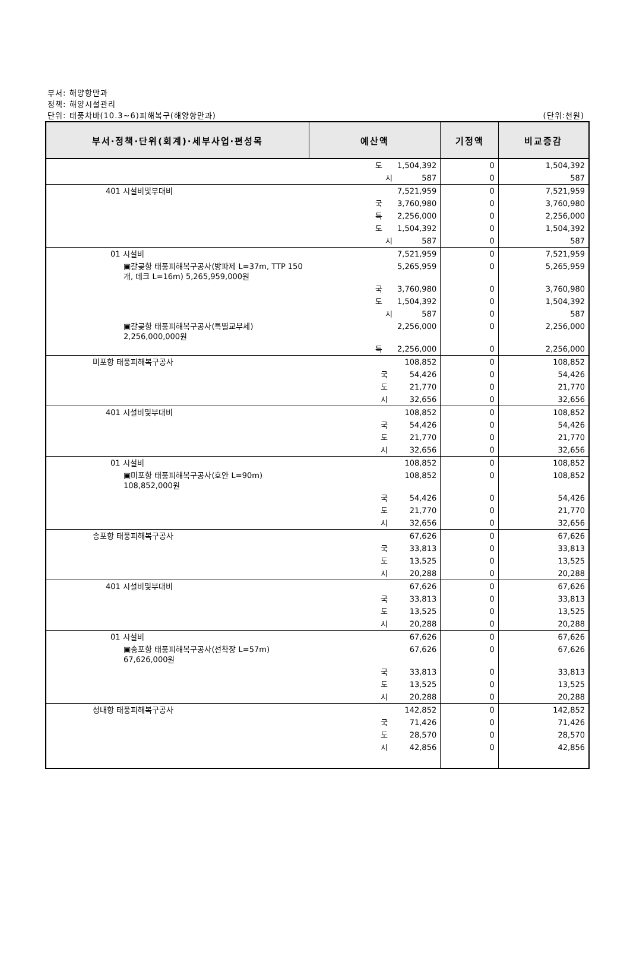부서: 해양항만과
정책: 해양시설관리
단위: 태풍차바(10.3~6)피해복구(해양항만과) (단위:천원)
| 부서·정책·단위(회계)·세부사업·편성목 | 예산액 | 기정액 | 비교증감 |
| --- | --- | --- | --- |
| | 도 1,504,392 | 0 | 1,504,392 |
| | 시 587 | 0 | 587 |
| 401 시설비및부대비 | 7,521,959 | 0 | 7,521,959 |
| | 국 3,760,980 | 0 | 3,760,980 |
| | 특 2,256,000 | 0 | 2,256,000 |
| | 도 1,504,392 | 0 | 1,504,392 |
| | 시 587 | 0 | 587 |
| 01 시설비 | 7,521,959 | 0 | 7,521,959 |
| ▣갈곶항 태풍피해복구공사(방파제 L=37m, TTP 150개, 데크 L=16m) 5,265,959,000원 | 5,265,959 | 0 | 5,265,959 |
| | 국 3,760,980 | 0 | 3,760,980 |
| | 도 1,504,392 | 0 | 1,504,392 |
| | 시 587 | 0 | 587 |
| ▣갈곶항 태풍피해복구공사(특별교부세) 2,256,000,000원 | 2,256,000 | 0 | 2,256,000 |
| | 특 2,256,000 | 0 | 2,256,000 |
| 미포항 태풍피해복구공사 | 108,852 | 0 | 108,852 |
| | 국 54,426 | 0 | 54,426 |
| | 도 21,770 | 0 | 21,770 |
| | 시 32,656 | 0 | 32,656 |
| 401 시설비및부대비 | 108,852 | 0 | 108,852 |
| | 국 54,426 | 0 | 54,426 |
| | 도 21,770 | 0 | 21,770 |
| | 시 32,656 | 0 | 32,656 |
| 01 시설비 | 108,852 | 0 | 108,852 |
| ▣미포항 태풍피해복구공사(호안 L=90m) 108,852,000원 | 108,852 | 0 | 108,852 |
| | 국 54,426 | 0 | 54,426 |
| | 도 21,770 | 0 | 21,770 |
| | 시 32,656 | 0 | 32,656 |
| 송포항 태풍피해복구공사 | 67,626 | 0 | 67,626 |
| | 국 33,813 | 0 | 33,813 |
| | 도 13,525 | 0 | 13,525 |
| | 시 20,288 | 0 | 20,288 |
| 401 시설비및부대비 | 67,626 | 0 | 67,626 |
| | 국 33,813 | 0 | 33,813 |
| | 도 13,525 | 0 | 13,525 |
| | 시 20,288 | 0 | 20,288 |
| 01 시설비 | 67,626 | 0 | 67,626 |
| ▣송포항 태풍피해복구공사(선착장 L=57m) 67,626,000원 | 67,626 | 0 | 67,626 |
| | 국 33,813 | 0 | 33,813 |
| | 도 13,525 | 0 | 13,525 |
| | 시 20,288 | 0 | 20,288 |
| 성내항 태풍피해복구공사 | 142,852 | 0 | 142,852 |
| | 국 71,426 | 0 | 71,426 |
| | 도 28,570 | 0 | 28,570 |
| | 시 42,856 | 0 | 42,856 |